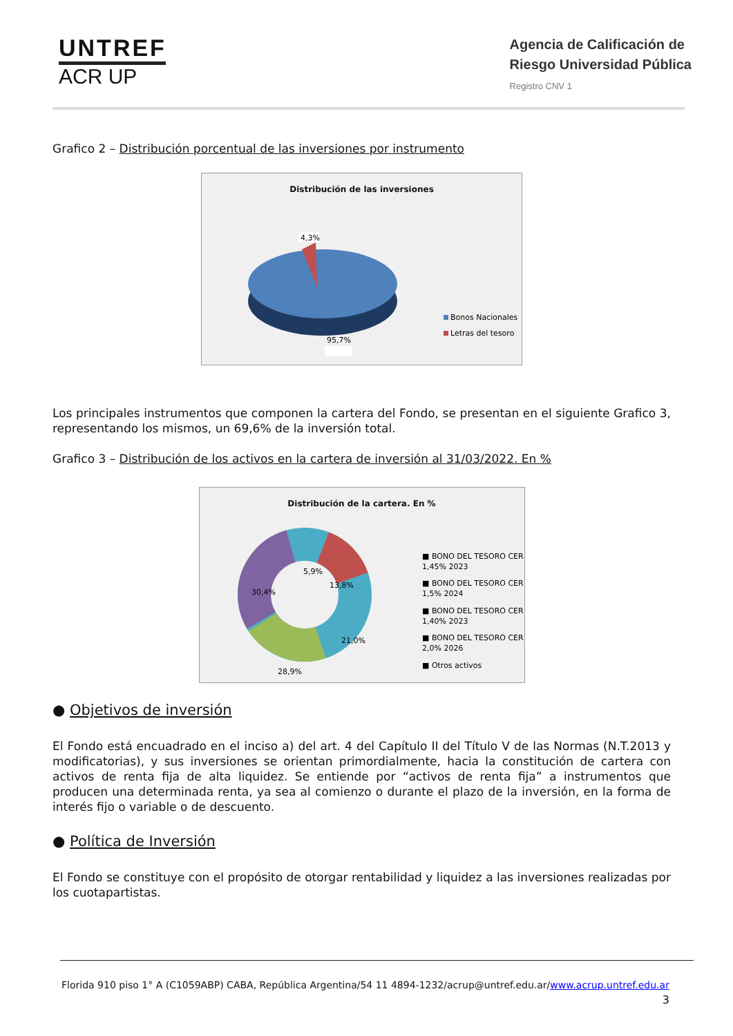UNTREF
ACR UP
Agencia de Calificación de
Riesgo Universidad Pública
Registro CNV 1
Grafico 2 – Distribución porcentual de las inversiones por instrumento
Distribución de las inversiones
4,3%
Bonos Nacionales
Letras del tesoro
95,7%
Los principales instrumentos que componen la cartera del Fondo, se presentan en el siguiente Grafico 3, representando los mismos, un 69,6% de la inversión total.
Grafico 3 – Distribución de los activos en la cartera de inversión al 31/03/2022. En %
Distribución de la cartera. En %
5,9%
13,8%
21,0%
28,9%
30,4%
■ BONO DEL TESORO CER +
1,45% 2023
■ BONO DEL TESORO CER +
1,5% 2024
■ BONO DEL TESORO CER +
1,40% 2023
■ BONO DEL TESORO CER +
2,0% 2026
■ Otros activos
● Objetivos de inversión
El Fondo está encuadrado en el inciso a) del art. 4 del Capítulo II del Título V de las Normas (N.T.2013 y modificatorias), y sus inversiones se orientan primordialmente, hacia la constitución de cartera con activos de renta fija de alta liquidez. Se entiende por “activos de renta fija” a instrumentos que producen una determinada renta, ya sea al comienzo o durante el plazo de la inversión, en la forma de interés fijo o variable o de descuento.
● Política de Inversión
El Fondo se constituye con el propósito de otorgar rentabilidad y liquidez a las inversiones realizadas por los cuotapartistas.
Florida 910 piso 1° A (C1059ABP) CABA, República Argentina/54 11 4894-1232/acrup@untref.edu.ar/www.acrup.untref.edu.ar
3